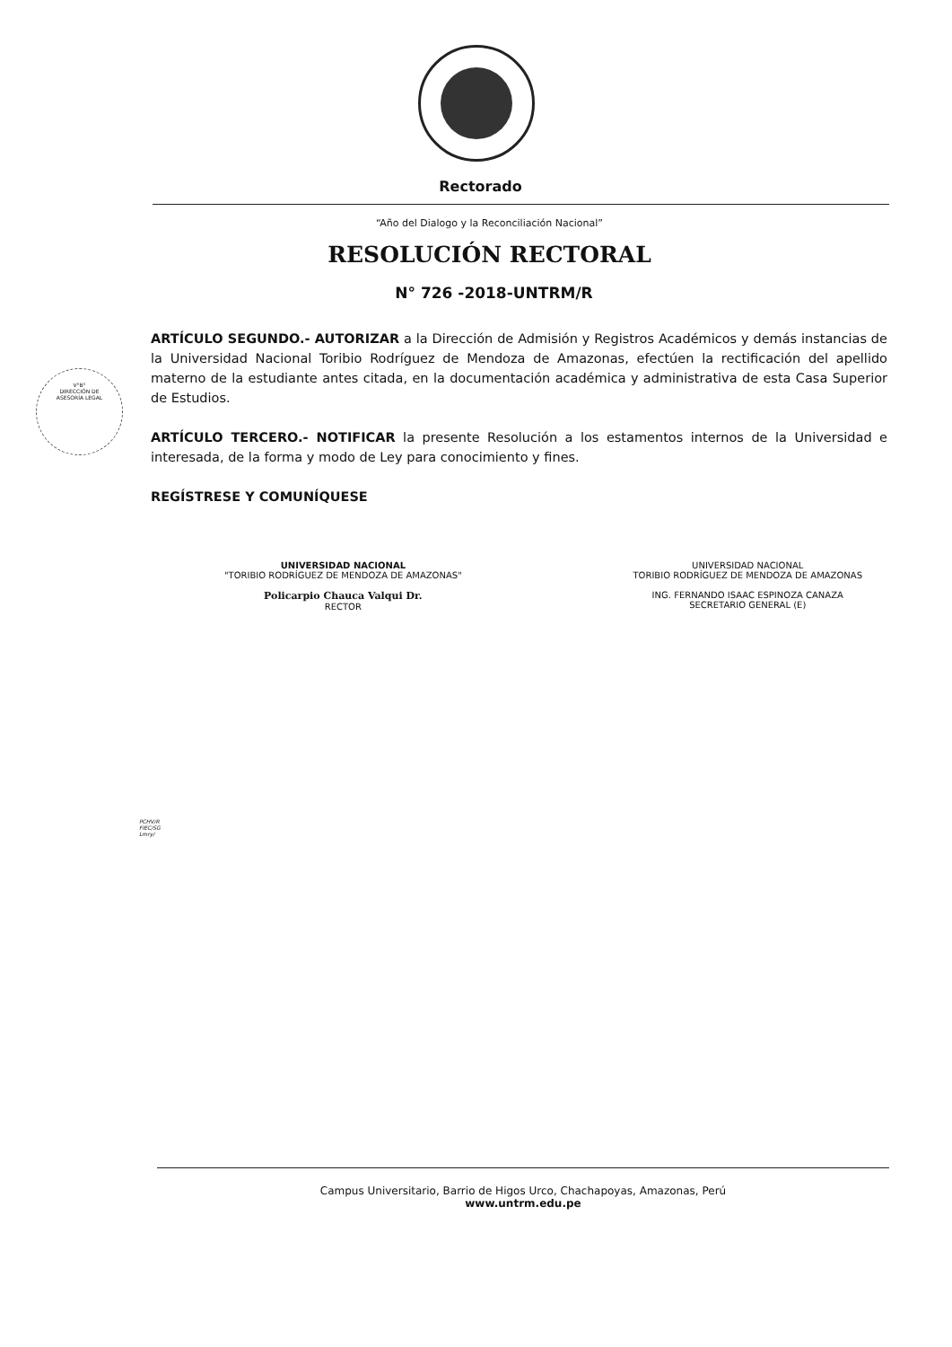Rectorado
“Año del Dialogo y la Reconciliación Nacional”
RESOLUCIÓN RECTORAL
N° 726 -2018-UNTRM/R
V°B°
DIRECCIÓN DE
ASESORÍA LEGAL
ARTÍCULO SEGUNDO.- AUTORIZAR a la Dirección de Admisión y Registros Académicos y demás instancias de la Universidad Nacional Toribio Rodríguez de Mendoza de Amazonas, efectúen la rectificación del apellido materno de la estudiante antes citada, en la documentación académica y administrativa de esta Casa Superior de Estudios.
ARTÍCULO TERCERO.- NOTIFICAR la presente Resolución a los estamentos internos de la Universidad e interesada, de la forma y modo de Ley para conocimiento y fines.
REGÍSTRESE Y COMUNÍQUESE
UNIVERSIDAD NACIONAL
"TORIBIO RODRÍGUEZ DE MENDOZA DE AMAZONAS"
Policarpio Chauca Valqui Dr.
RECTOR
UNIVERSIDAD NACIONAL
TORIBIO RODRÍGUEZ DE MENDOZA DE AMAZONAS
ING. FERNANDO ISAAC ESPINOZA CANAZA
SECRETARIO GENERAL (E)
PCHV/R
FIEC/SG
Lmry/
Campus Universitario, Barrio de Higos Urco, Chachapoyas, Amazonas, Perú
www.untrm.edu.pe